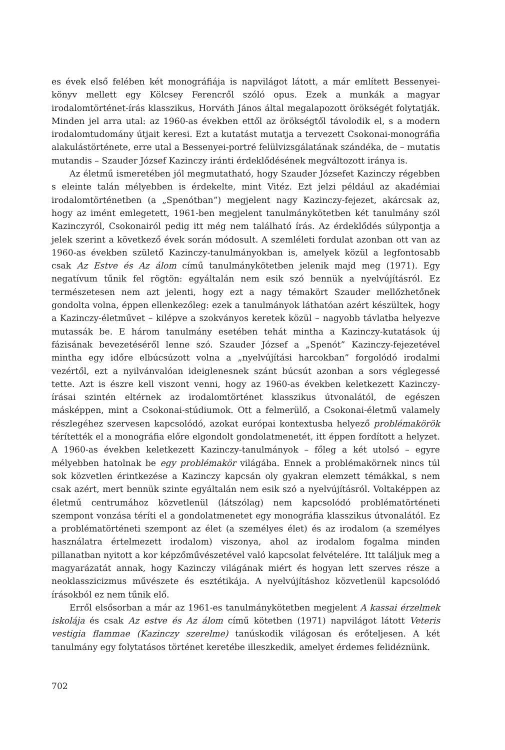es évek első felében két monográfiája is napvilágot látott, a már említett Bessenyei-könyv mellett egy Kölcsey Ferencről szóló opus. Ezek a munkák a magyar irodalomtörténet-írás klasszikus, Horváth János által megalapozott örökségét folytatják. Minden jel arra utal: az 1960-as években ettől az örökségtől távolodik el, s a modern irodalomtudomány útjait keresi. Ezt a kutatást mutatja a tervezett Csokonai-monográfia alakulástörténete, erre utal a Bessenyei-portré felülvizsgálatának szándéka, de – mutatis mutandis – Szauder József Kazinczy iránti érdeklődésének megváltozott iránya is.
Az életmű ismeretében jól megmutatható, hogy Szauder Józsefet Kazinczy régebben s eleinte talán mélyebben is érdekelte, mint Vitéz. Ezt jelzi például az akadémiai irodalomtörténetben (a „Spenótban”) megjelent nagy Kazinczy-fejezet, akárcsak az, hogy az imént emlegetett, 1961-ben megjelent tanulmánykötetben két tanulmány szól Kazinczyról, Csokonairól pedig itt még nem található írás. Az érdeklődés súlypontja a jelek szerint a következő évek során módosult. A szemléleti fordulat azonban ott van az 1960-as években születő Kazinczy-tanulmányokban is, amelyek közül a legfontosabb csak Az Estve és Az álom című tanulmánykötetben jelenik majd meg (1971). Egy negatívum tűnik fel rögtön: egyáltalán nem esik szó bennük a nyelvújításról. Ez természetesen nem azt jelenti, hogy ezt a nagy témakört Szauder mellőzhetőnek gondolta volna, éppen ellenkezőleg: ezek a tanulmányok láthatóan azért készültek, hogy a Kazinczy-életművet – kilépve a szokványos keretek közül – nagyobb távlatba helyezve mutassák be. E három tanulmány esetében tehát mintha a Kazinczy-kutatások új fázisának bevezetéséről lenne szó. Szauder József a „Spenót” Kazinczy-fejezetével mintha egy időre elbúcsúzott volna a „nyelvújítási harcokban” forgolódó irodalmi vezértől, ezt a nyilvánvalóan ideiglenesnek szánt búcsút azonban a sors véglegessé tette. Azt is észre kell viszont venni, hogy az 1960-as években keletkezett Kazinczy-írásai szintén eltérnek az irodalomtörténet klasszikus útvonalától, de egészen másképpen, mint a Csokonai-stúdiumok. Ott a felmerülő, a Csokonai-életmű valamely részlegéhez szervesen kapcsolódó, azokat európai kontextusba helyező problémakörök térítették el a monográfia előre elgondolt gondolatmenetét, itt éppen fordított a helyzet. A 1960-as években keletkezett Kazinczy-tanulmányok – főleg a két utolsó – egyre mélyebben hatolnak be egy problémakör világába. Ennek a problémakörnek nincs túl sok közvetlen érintkezése a Kazinczy kapcsán oly gyakran elemzett témákkal, s nem csak azért, mert bennük szinte egyáltalán nem esik szó a nyelvújításról. Voltaképpen az életmű centrumához közvetlenül (látszólag) nem kapcsolódó problématörténeti szempont vonzása téríti el a gondolatmenetet egy monográfia klasszikus útvonalától. Ez a problématörténeti szempont az élet (a személyes élet) és az irodalom (a személyes használatra értelmezett irodalom) viszonya, ahol az irodalom fogalma minden pillanatban nyitott a kor képzőművészetével való kapcsolat felvételére. Itt találjuk meg a magyarázatát annak, hogy Kazinczy világának miért és hogyan lett szerves része a neoklasszicizmus művészete és esztétikája. A nyelvújításhoz közvetlenül kapcsolódó írásokból ez nem tűnik elő.
Erről elsősorban a már az 1961-es tanulmánykötetben megjelent A kassai érzelmek iskolája és csak Az estve és Az álom című kötetben (1971) napvilágot látott Veteris vestigia flammae (Kazinczy szerelme) tanúskodik világosan és erőteljesen. A két tanulmány egy folytatásos történet keretébe illeszkedik, amelyet érdemes felidéznünk.
702